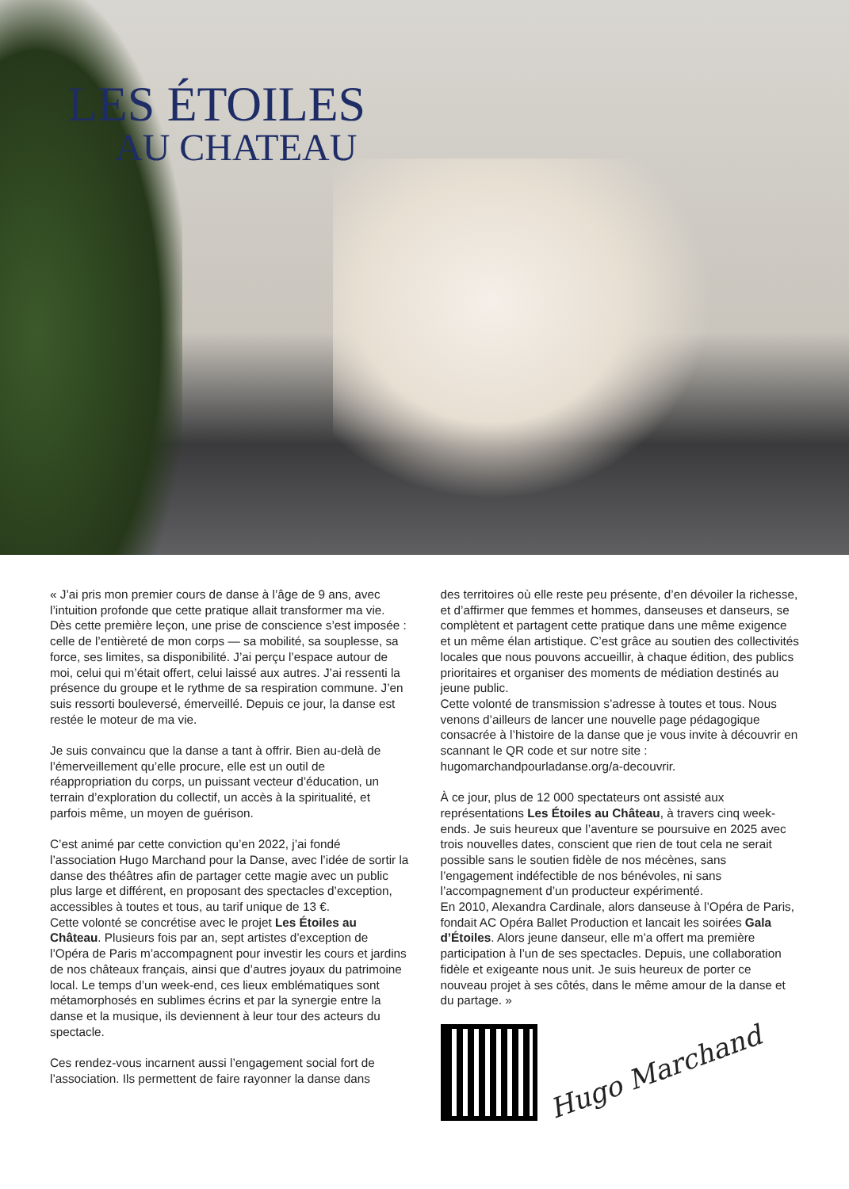LES ÉTOILES
AU CHATEAU
« J’ai pris mon premier cours de danse à l’âge de 9 ans, avec l’intuition profonde que cette pratique allait transformer ma vie. Dès cette première leçon, une prise de conscience s’est imposée : celle de l’entièreté de mon corps — sa mobilité, sa souplesse, sa force, ses limites, sa disponibilité. J’ai perçu l’espace autour de moi, celui qui m’était offert, celui laissé aux autres. J’ai ressenti la présence du groupe et le rythme de sa respiration commune. J’en suis ressorti bouleversé, émerveillé. Depuis ce jour, la danse est restée le moteur de ma vie.
Je suis convaincu que la danse a tant à offrir. Bien au-delà de l’émerveillement qu’elle procure, elle est un outil de réappropriation du corps, un puissant vecteur d’éducation, un terrain d’exploration du collectif, un accès à la spiritualité, et parfois même, un moyen de guérison.
C’est animé par cette conviction qu’en 2022, j’ai fondé l’association Hugo Marchand pour la Danse, avec l’idée de sortir la danse des théâtres afin de partager cette magie avec un public plus large et différent, en proposant des spectacles d’exception, accessibles à toutes et tous, au tarif unique de 13 €.
Cette volonté se concrétise avec le projet Les Étoiles au Château. Plusieurs fois par an, sept artistes d’exception de l’Opéra de Paris m’accompagnent pour investir les cours et jardins de nos châteaux français, ainsi que d’autres joyaux du patrimoine local. Le temps d’un week-end, ces lieux emblématiques sont métamorphosés en sublimes écrins et par la synergie entre la danse et la musique, ils deviennent à leur tour des acteurs du spectacle.
Ces rendez-vous incarnent aussi l’engagement social fort de l’association. Ils permettent de faire rayonner la danse dans
des territoires où elle reste peu présente, d’en dévoiler la richesse, et d’affirmer que femmes et hommes, danseuses et danseurs, se complètent et partagent cette pratique dans une même exigence et un même élan artistique. C’est grâce au soutien des collectivités locales que nous pouvons accueillir, à chaque édition, des publics prioritaires et organiser des moments de médiation destinés au jeune public.
Cette volonté de transmission s’adresse à toutes et tous. Nous venons d’ailleurs de lancer une nouvelle page pédagogique consacrée à l’histoire de la danse que je vous invite à découvrir en scannant le QR code et sur notre site : hugomarchandpourladanse.org/a-decouvrir.
À ce jour, plus de 12 000 spectateurs ont assisté aux représentations Les Étoiles au Château, à travers cinq week-ends. Je suis heureux que l’aventure se poursuive en 2025 avec trois nouvelles dates, conscient que rien de tout cela ne serait possible sans le soutien fidèle de nos mécènes, sans l’engagement indéfectible de nos bénévoles, ni sans l’accompagnement d’un producteur expérimenté.
En 2010, Alexandra Cardinale, alors danseuse à l’Opéra de Paris, fondait AC Opéra Ballet Production et lancait les soirées Gala d’Étoiles. Alors jeune danseur, elle m’a offert ma première participation à l’un de ses spectacles. Depuis, une collaboration fidèle et exigeante nous unit. Je suis heureux de porter ce nouveau projet à ses côtés, dans le même amour de la danse et du partage. »
Hugo Marchand